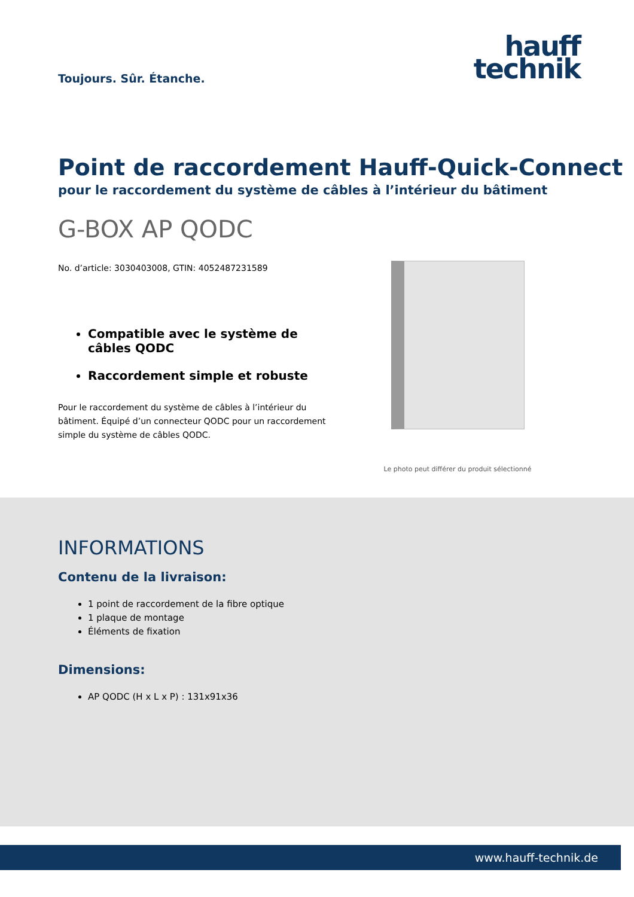Toujours. Sûr. Étanche.
hauff
technik
Point de raccordement Hauff-Quick-Connect
pour le raccordement du système de câbles à l’intérieur du bâtiment
G-BOX AP QODC
No. d’article: 3030403008, GTIN: 4052487231589
Compatible avec le système de câbles QODC
Raccordement simple et robuste
Pour le raccordement du système de câbles à l’intérieur du bâtiment. Équipé d’un connecteur QODC pour un raccordement simple du système de câbles QODC.
Le photo peut différer du produit sélectionné
INFORMATIONS
Contenu de la livraison:
1 point de raccordement de la fibre optique
1 plaque de montage
Éléments de fixation
Dimensions:
AP QODC (H x L x P) : 131x91x36
www.hauff-technik.de